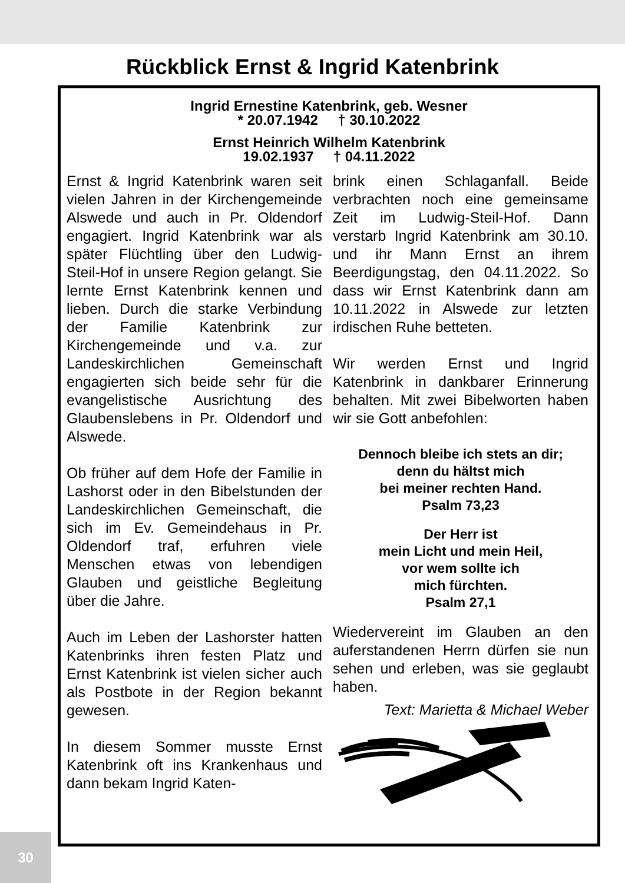Rückblick Ernst & Ingrid Katenbrink
Ingrid Ernestine Katenbrink, geb. Wesner
* 20.07.1942 † 30.10.2022
Ernst Heinrich Wilhelm Katenbrink
19.02.1937 † 04.11.2022
Ernst & Ingrid Katenbrink waren seit vielen Jahren in der Kirchengemeinde Alswede und auch in Pr. Oldendorf engagiert. Ingrid Katenbrink war als später Flüchtling über den Ludwig-Steil-Hof in unsere Region gelangt. Sie lernte Ernst Katenbrink kennen und lieben. Durch die starke Verbindung der Familie Katenbrink zur Kirchengemeinde und v.a. zur Landeskirchlichen Gemeinschaft engagierten sich beide sehr für die evangelistische Ausrichtung des Glaubenslebens in Pr. Oldendorf und Alswede.
Ob früher auf dem Hofe der Familie in Lashorst oder in den Bibelstunden der Landeskirchlichen Gemeinschaft, die sich im Ev. Gemeindehaus in Pr. Oldendorf traf, erfuhren viele Menschen etwas von lebendigen Glauben und geistliche Begleitung über die Jahre.
Auch im Leben der Lashorster hatten Katenbrinks ihren festen Platz und Ernst Katenbrink ist vielen sicher auch als Postbote in der Region bekannt gewesen.
In diesem Sommer musste Ernst Katenbrink oft ins Krankenhaus und dann bekam Ingrid Katen-
brink einen Schlaganfall. Beide verbrachten noch eine gemeinsame Zeit im Ludwig-Steil-Hof. Dann verstarb Ingrid Katenbrink am 30.10. und ihr Mann Ernst an ihrem Beerdigungstag, den 04.11.2022. So dass wir Ernst Katenbrink dann am 10.11.2022 in Alswede zur letzten irdischen Ruhe betteten.
Wir werden Ernst und Ingrid Katenbrink in dankbarer Erinnerung behalten. Mit zwei Bibelworten haben wir sie Gott anbefohlen:
Dennoch bleibe ich stets an dir;
denn du hältst mich
bei meiner rechten Hand.
Psalm 73,23
Der Herr ist
mein Licht und mein Heil,
vor wem sollte ich
mich fürchten.
Psalm 27,1
Wiedervereint im Glauben an den auferstandenen Herrn dürfen sie nun sehen und erleben, was sie geglaubt haben.
Text: Marietta & Michael Weber
30